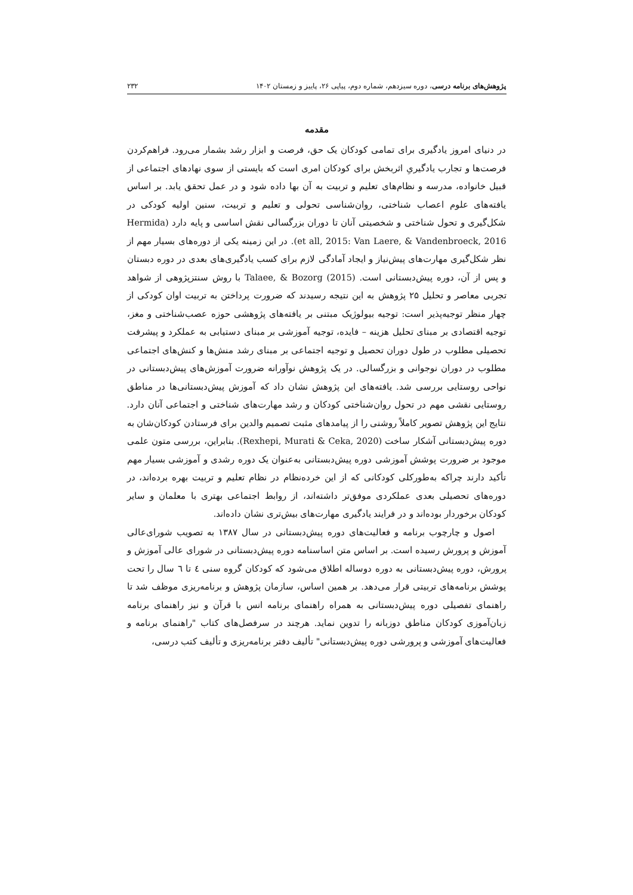پژوهش‌های برنامه درسی، دوره سیزدهم، شماره دوم، پیاپی ۲۶، پاییز و زمستان ۱۴۰۲ ۲۳۲
مقدمه
در دنیای امروز یادگیری برای تمامی کودکان یک حق، فرصت و ابزار رشد بشمار می‌رود. فراهم‌کردن فرصت‌ها و تجارب یادگیریِ اثربخش برای کودکان امری است که بایستی از سوی نهادهای اجتماعی از قبیل خانواده، مدرسه و نظام‌های تعلیم و تربیت به آن بها داده شود و در عمل تحقق یابد. بر اساس یافته‌های علوم اعصاب شناختی، روان‌شناسی تحولی و تعلیم و تربیت، سنین اولیه کودکی در شکل‌گیری و تحول شناختی و شخصیتی آنان تا دوران بزرگسالی نقش اساسی و پایه دارد (Hermida et all, 2015: Van Laere, & Vandenbroeck, 2016). در این زمینه یکی از دوره‌های بسیار مهم از نظر شکل‌گیری مهارت‌های پیش‌نیاز و ایجاد آمادگی لازم برای کسب یادگیری‌های بعدی در دوره دبستان و پس از آن، دوره پیش‌دبستانی است. Talaee, & Bozorg (2015) با روش سنتزپژوهی از شواهد تجربی معاصر و تحلیل ۲۵ پژوهش به این نتیجه رسیدند که ضرورت پرداختن به تربیت اوان کودکی از چهار منظر توجیه‌پذیر است: توجیه بیولوژیک مبتنی بر یافته‌های پژوهشی حوزه عصب‌شناختی و مغز، توجیه اقتصادی بر مبنای تحلیل هزینه – فایده، توجیه آموزشی بر مبنای دستیابی به عملکرد و پیشرفت تحصیلی مطلوب در طول دوران تحصیل و توجیه اجتماعی بر مبنای رشد منش‌ها و کنش‌های اجتماعی مطلوب در دوران نوجوانی و بزرگسالی. در یک پژوهش نوآورانه ضرورت آموزش‌های پیش‌دبستانی در نواحی روستایی بررسی شد. یافته‌های این پژوهش نشان داد که آموزش پیش‌دبستانی‌ها در مناطق روستایی نقشی مهم در تحول روان‌شناختی کودکان و رشد مهارت‌های شناختی و اجتماعی آنان دارد. نتایج این پژوهش تصویر کاملاً روشنی را از پیامدهای مثبت تصمیم والدین برای فرستادن کودکان‌شان به دوره پیش‌دبستانی آشکار ساخت (Rexhepi, Murati & Ceka, 2020). بنابراین، بررسی متون علمی موجود بر ضرورت پوشش آموزشی دوره پیش‌دبستانی به‌عنوان یک دوره رشدی و آموزشی بسیار مهم تأکید دارند چراکه به‌طورکلی کودکانی که از این خرده‌نظام در نظام تعلیم و تربیت بهره برده‌اند، در دوره‌های تحصیلی بعدی عملکردی موفق‌تر داشته‌اند، از روابط اجتماعی بهتری با معلمان و سایر کودکان برخوردار بوده‌اند و در فرایند یادگیری مهارت‌های بیش‌تری نشان داده‌اند.
اصول و چارچوب برنامه و فعالیت‌های دوره پیش‌دبستانی در سال ۱۳۸۷ به تصویب شورای‌عالی آموزش و پرورش رسیده است. بر اساس متن اساسنامه دوره پیش‌دبستانی در شورای عالی آموزش و پرورش، دوره پیش‌دبستانی به دوره دوساله اطلاق می‌شود که کودکان گروه سنی ٤ تا ٦ سال را تحت پوشش برنامه‌های تربیتی قرار می‌دهد. بر همین اساس، سازمان پژوهش و برنامه‌ریزی موظف شد تا راهنمای تفصیلی دوره پیش‌دبستانی به همراه راهنمای برنامه انس با قرآن و نیز راهنمای برنامه زبان‌آموزی کودکان مناطق دوزبانه را تدوین نماید. هرچند در سرفصل‌های کتاب "راهنمای برنامه و فعالیت‌های آموزشی و پرورشی دوره پیش‌دبستانی" تألیف دفتر برنامه‌ریزی و تألیف کتب درسی،